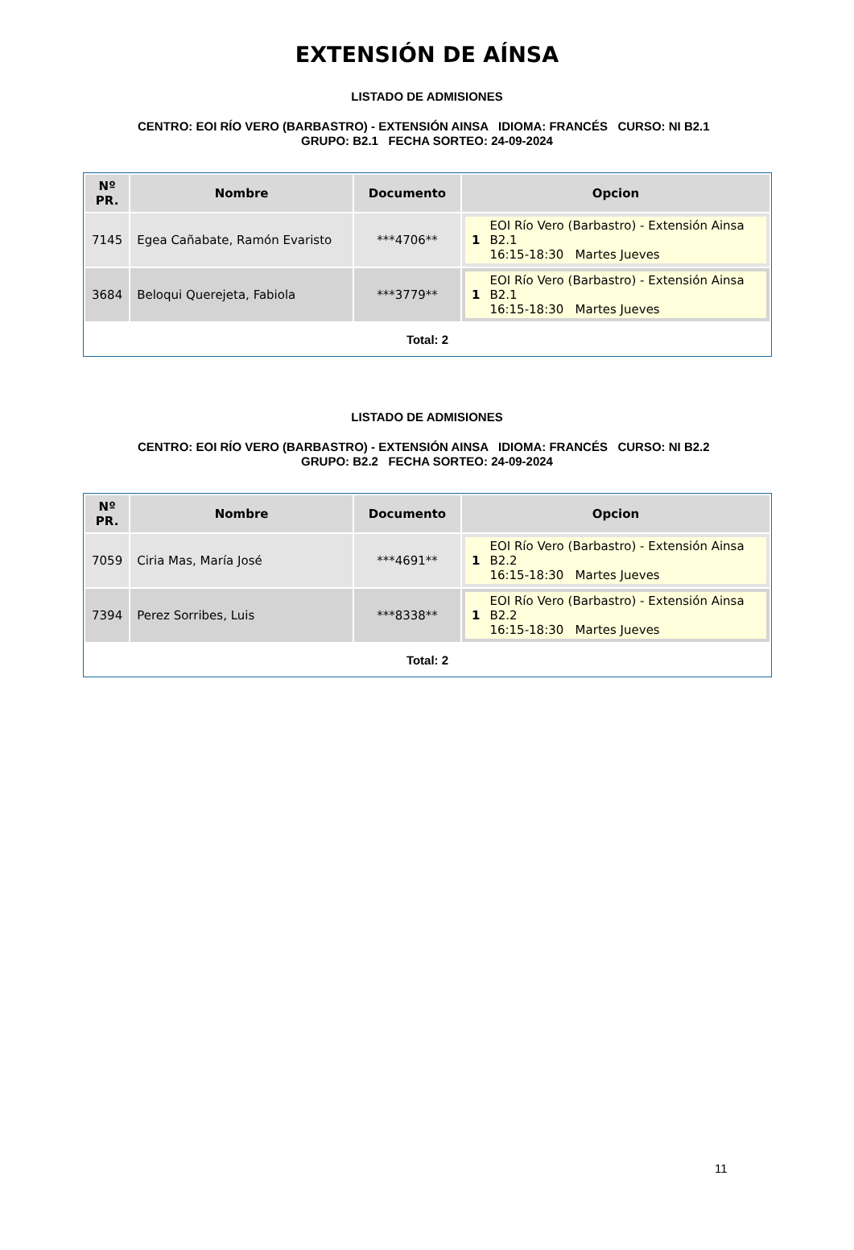EXTENSIÓN DE AÍNSA
LISTADO DE ADMISIONES
CENTRO: EOI RÍO VERO (BARBASTRO) - EXTENSIÓN AINSA IDIOMA: FRANCÉS CURSO: NI B2.1 GRUPO: B2.1 FECHA SORTEO: 24-09-2024
| Nº PR. | Nombre | Documento | Opcion |
| --- | --- | --- | --- |
| 7145 | Egea Cañabate, Ramón Evaristo | ***4706** | 1 EOI Río Vero (Barbastro) - Extensión Ainsa B2.1 16:15-18:30 Martes Jueves |
| 3684 | Beloqui Querejeta, Fabiola | ***3779** | 1 EOI Río Vero (Barbastro) - Extensión Ainsa B2.1 16:15-18:30 Martes Jueves |
Total: 2
LISTADO DE ADMISIONES
CENTRO: EOI RÍO VERO (BARBASTRO) - EXTENSIÓN AINSA IDIOMA: FRANCÉS CURSO: NI B2.2 GRUPO: B2.2 FECHA SORTEO: 24-09-2024
| Nº PR. | Nombre | Documento | Opcion |
| --- | --- | --- | --- |
| 7059 | Ciria Mas, María José | ***4691** | 1 EOI Río Vero (Barbastro) - Extensión Ainsa B2.2 16:15-18:30 Martes Jueves |
| 7394 | Perez Sorribes, Luis | ***8338** | 1 EOI Río Vero (Barbastro) - Extensión Ainsa B2.2 16:15-18:30 Martes Jueves |
Total: 2
11